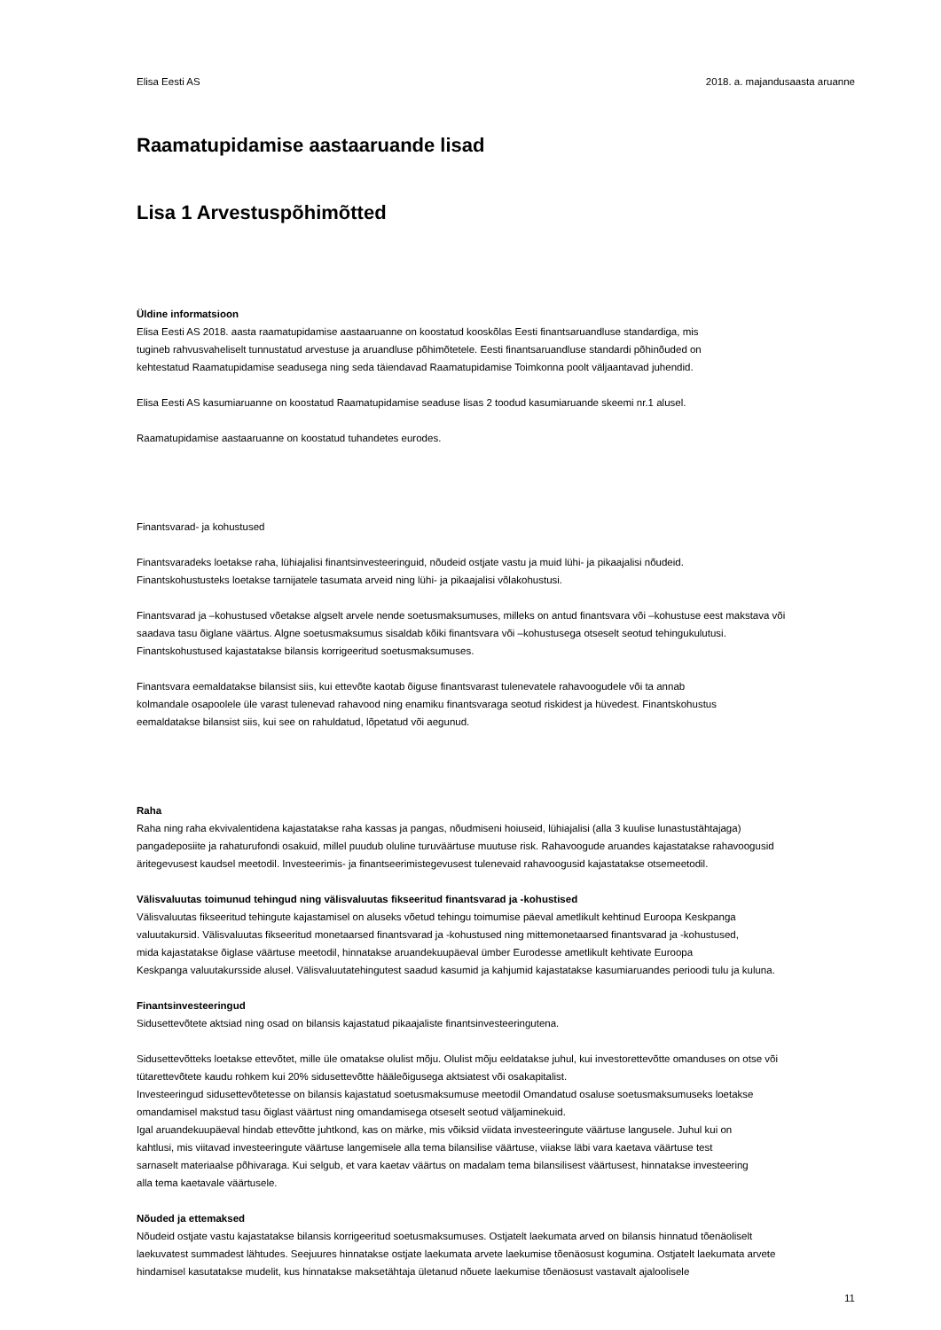Elisa Eesti AS 2018. a. majandusaasta aruanne
Raamatupidamise aastaaruande lisad
Lisa 1 Arvestuspõhimõtted
Üldine informatsioon
Elisa Eesti AS 2018. aasta raamatupidamise aastaaruanne on koostatud kooskõlas Eesti finantsaruandluse standardiga, mis
tugineb rahvusvaheliselt tunnustatud arvestuse ja aruandluse põhimõtetele. Eesti finantsaruandluse standardi põhinõuded on
kehtestatud Raamatupidamise seadusega ning seda täiendavad Raamatupidamise Toimkonna poolt väljaantavad juhendid.
Elisa Eesti AS kasumiaruanne on koostatud Raamatupidamise seaduse lisas 2 toodud kasumiaruande skeemi nr.1 alusel.
Raamatupidamise aastaaruanne on koostatud tuhandetes eurodes.
Finantsvarad- ja kohustused
Finantsvaradeks loetakse raha, lühiajalisi finantsinvesteeringuid, nõudeid ostjate vastu ja muid lühi- ja pikaajalisi nõudeid.
Finantskohustusteks loetakse tarnijatele tasumata arveid ning lühi- ja pikaajalisi võlakohustusi.
Finantsvarad ja –kohustused võetakse algselt arvele nende soetusmaksumuses, milleks on antud finantsvara või –kohustuse eest makstava või
saadava tasu õiglane väärtus. Algne soetusmaksumus sisaldab kõiki finantsvara või –kohustusega otseselt seotud tehingukulutusi.
Finantskohustused kajastatakse bilansis korrigeeritud soetusmaksumuses.
Finantsvara eemaldatakse bilansist siis, kui ettevõte kaotab õiguse finantsvarast tulenevatele rahavoogudele või ta annab
kolmandale osapoolele üle varast tulenevad rahavood ning enamiku finantsvaraga seotud riskidest ja hüvedest. Finantskohustus
eemaldatakse bilansist siis, kui see on rahuldatud, lõpetatud või aegunud.
Raha
Raha ning raha ekvivalentidena kajastatakse raha kassas ja pangas, nõudmiseni hoiuseid, lühiajalisi (alla 3 kuulise lunastustähtajaga)
pangadeposiite ja rahaturufondi osakuid, millel puudub oluline turuväärtuse muutuse risk. Rahavoogude aruandes kajastatakse rahavoogusid
äritegevusest kaudsel meetodil. Investeerimis- ja finantseerimistegevusest tulenevaid rahavoogusid kajastatakse otsemeetodil.
Välisvaluutas toimunud tehingud ning välisvaluutas fikseeritud finantsvarad ja -kohustised
Välisvaluutas fikseeritud tehingute kajastamisel on aluseks võetud tehingu toimumise päeval ametlikult kehtinud Euroopa Keskpanga
valuutakursid. Välisvaluutas fikseeritud monetaarsed finantsvarad ja -kohustused ning mittemonetaarsed finantsvarad ja -kohustused,
mida kajastatakse õiglase väärtuse meetodil, hinnatakse aruandekuupäeval ümber Eurodesse ametlikult kehtivate Euroopa
Keskpanga valuutakursside alusel. Välisvaluutatehingutest saadud kasumid ja kahjumid kajastatakse kasumiaruandes perioodi tulu ja kuluna.
Finantsinvesteeringud
Sidusettevõtete aktsiad ning osad on bilansis kajastatud pikaajaliste finantsinvesteeringutena.
Sidusettevõtteks loetakse ettevõtet, mille üle omatakse olulist mõju. Olulist mõju eeldatakse juhul, kui investorettevõtte omanduses on otse või
tütarettevõtete kaudu rohkem kui 20% sidusettevõtte hääleõigusega aktsiatest või osakapitalist.
Investeeringud sidusettevõtetesse on bilansis kajastatud soetusmaksumuse meetodil Omandatud osaluse soetusmaksumuseks loetakse
omandamisel makstud tasu õiglast väärtust ning omandamisega otseselt seotud väljaminekuid.
Igal aruandekuupäeval hindab ettevõtte juhtkond, kas on märke, mis võiksid viidata investeeringute väärtuse langusele. Juhul kui on
kahtlusi, mis viitavad investeeringute väärtuse langemisele alla tema bilansilise väärtuse, viiakse läbi vara kaetava väärtuse test
sarnaselt materiaalse põhivaraga. Kui selgub, et vara kaetav väärtus on madalam tema bilansilisest väärtusest, hinnatakse investeering
alla tema kaetavale väärtusele.
Nõuded ja ettemaksed
Nõudeid ostjate vastu kajastatakse bilansis korrigeeritud soetusmaksumuses. Ostjatelt laekumata arved on bilansis hinnatud tõenäoliselt
laekuvatest summadest lähtudes. Seejuures hinnatakse ostjate laekumata arvete laekumise tõenäosust kogumina. Ostjatelt laekumata arvete
hindamisel kasutatakse mudelit, kus hinnatakse maksetähtaja ületanud nõuete laekumise tõenäosust vastavalt ajaloolisele
11